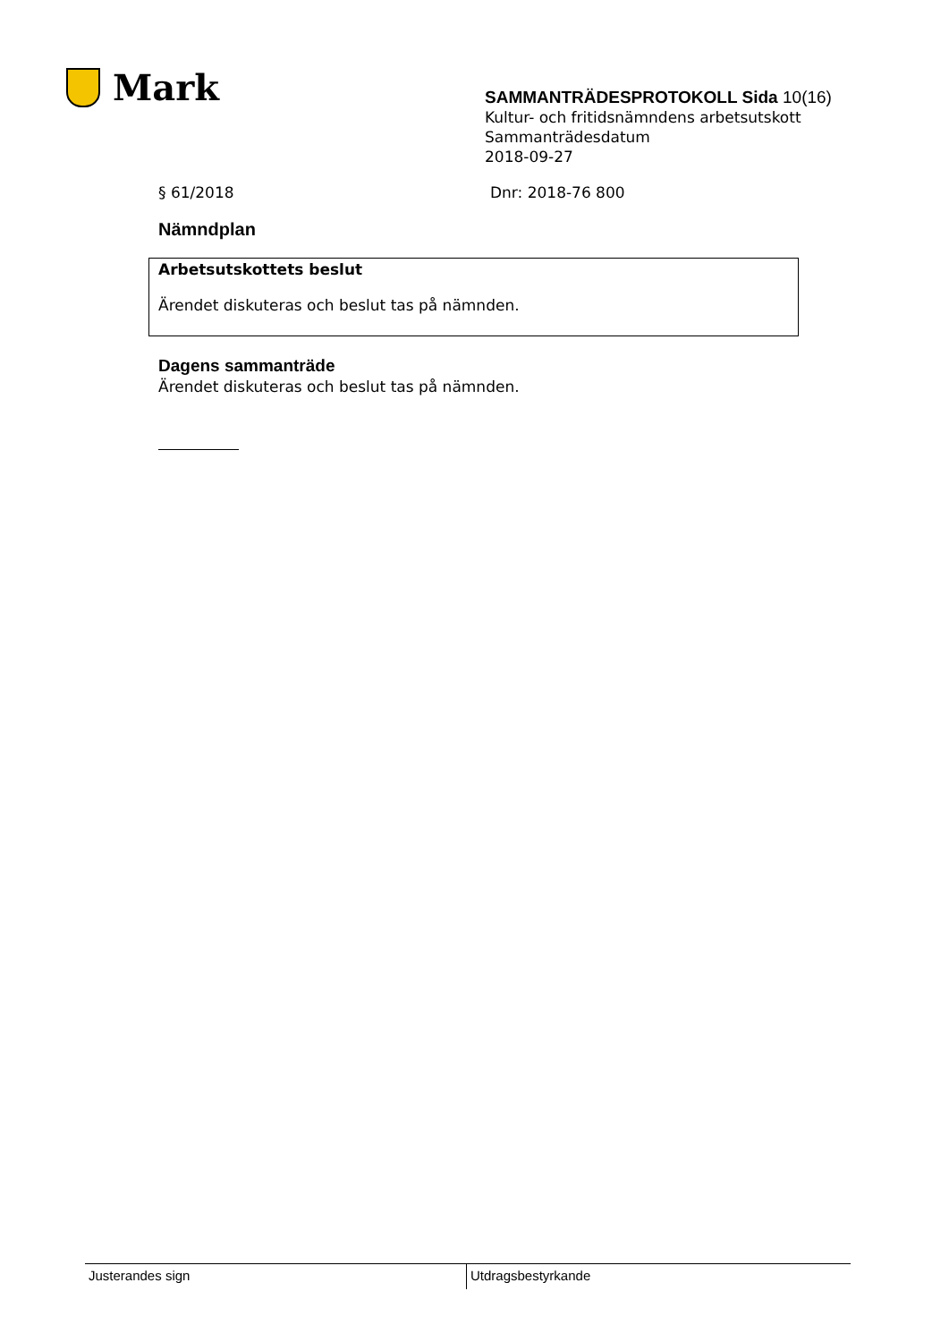Mark
SAMMANTRÄDESPROTOKOLL Sida 10(16)
Kultur- och fritidsnämndens arbetsutskott
Sammanträdesdatum
2018-09-27
§ 61/2018 Dnr: 2018-76 800
Nämndplan
Arbetsutskottets beslut
Ärendet diskuteras och beslut tas på nämnden.
Dagens sammanträde
Ärendet diskuteras och beslut tas på nämnden.
Justerandes sign Utdragsbestyrkande